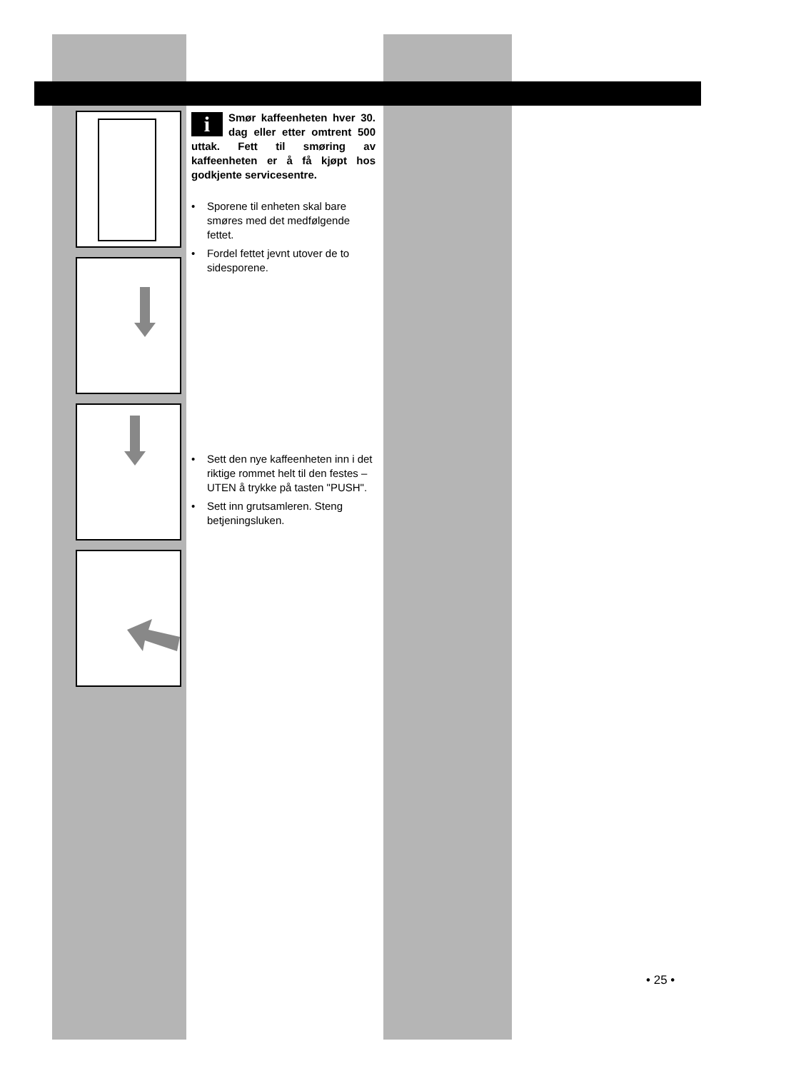i Smør kaffeenheten hver 30. dag eller etter omtrent 500 uttak. Fett til smøring av kaffeenheten er å få kjøpt hos godkjente servicesentre.
• Sporene til enheten skal bare smøres med det medfølgende fettet.
• Fordel fettet jevnt utover de to sidesporene.
• Sett den nye kaffeenheten inn i det riktige rommet helt til den festes – UTEN å trykke på tasten "PUSH".
• Sett inn grutsamleren. Steng betjeningsluken.
• 25 •